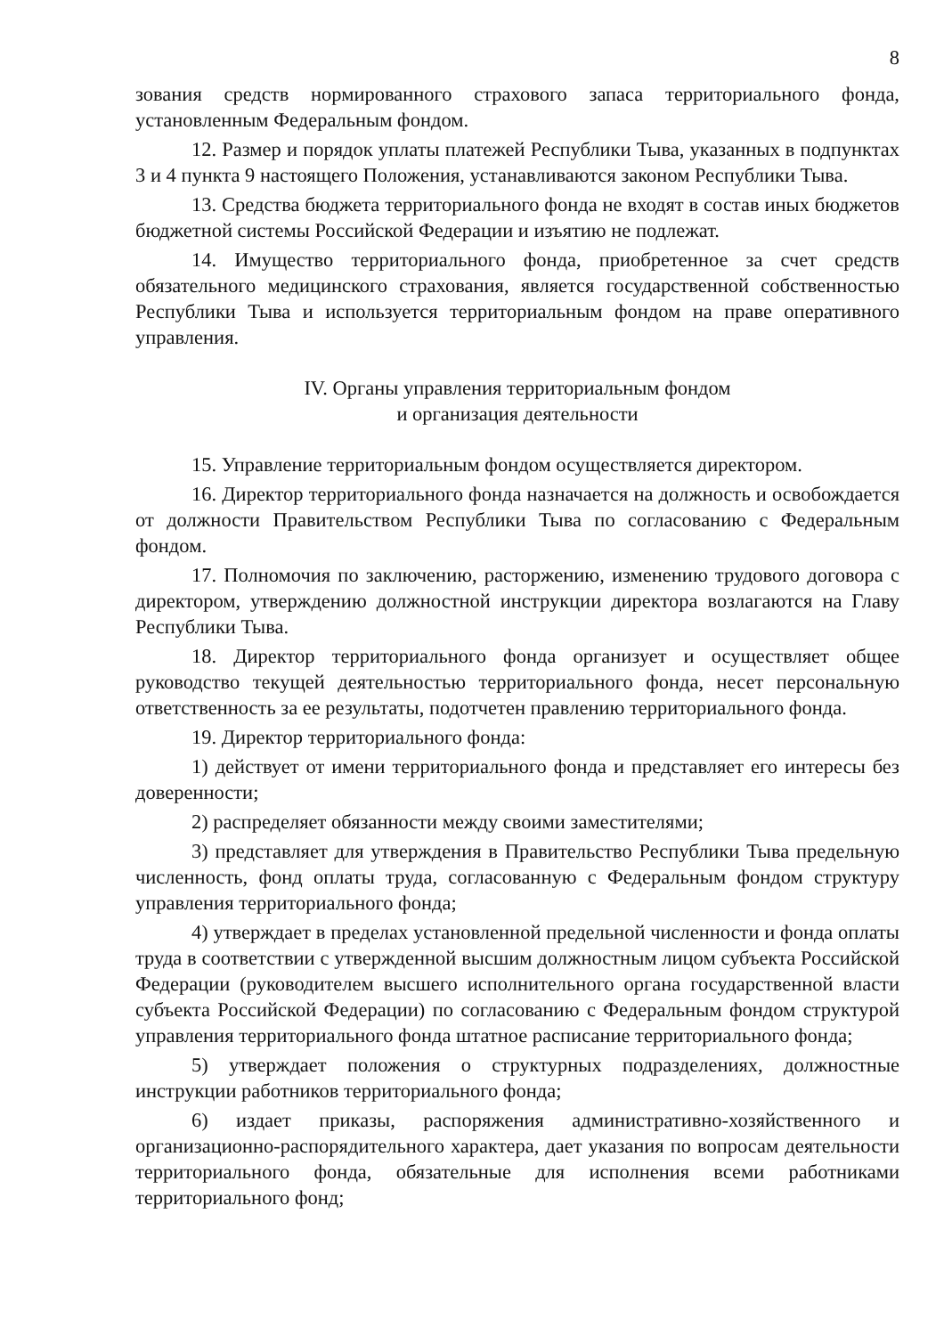8
зования средств нормированного страхового запаса территориального фонда, установленным Федеральным фондом.
12. Размер и порядок уплаты платежей Республики Тыва, указанных в подпунктах 3 и 4 пункта 9 настоящего Положения, устанавливаются законом Республики Тыва.
13. Средства бюджета территориального фонда не входят в состав иных бюджетов бюджетной системы Российской Федерации и изъятию не подлежат.
14. Имущество территориального фонда, приобретенное за счет средств обязательного медицинского страхования, является государственной собственностью Республики Тыва и используется территориальным фондом на праве оперативного управления.
IV. Органы управления территориальным фондом
и организация деятельности
15. Управление территориальным фондом осуществляется директором.
16. Директор территориального фонда назначается на должность и освобождается от должности Правительством Республики Тыва по согласованию с Федеральным фондом.
17. Полномочия по заключению, расторжению, изменению трудового договора с директором, утверждению должностной инструкции директора возлагаются на Главу Республики Тыва.
18. Директор территориального фонда организует и осуществляет общее руководство текущей деятельностью территориального фонда, несет персональную ответственность за ее результаты, подотчетен правлению территориального фонда.
19. Директор территориального фонда:
1) действует от имени территориального фонда и представляет его интересы без доверенности;
2) распределяет обязанности между своими заместителями;
3) представляет для утверждения в Правительство Республики Тыва предельную численность, фонд оплаты труда, согласованную с Федеральным фондом структуру управления территориального фонда;
4) утверждает в пределах установленной предельной численности и фонда оплаты труда в соответствии с утвержденной высшим должностным лицом субъекта Российской Федерации (руководителем высшего исполнительного органа государственной власти субъекта Российской Федерации) по согласованию с Федеральным фондом структурой управления территориального фонда штатное расписание территориального фонда;
5) утверждает положения о структурных подразделениях, должностные инструкции работников территориального фонда;
6) издает приказы, распоряжения административно-хозяйственного и организационно-распорядительного характера, дает указания по вопросам деятельности территориального фонда, обязательные для исполнения всеми работниками территориального фонд;